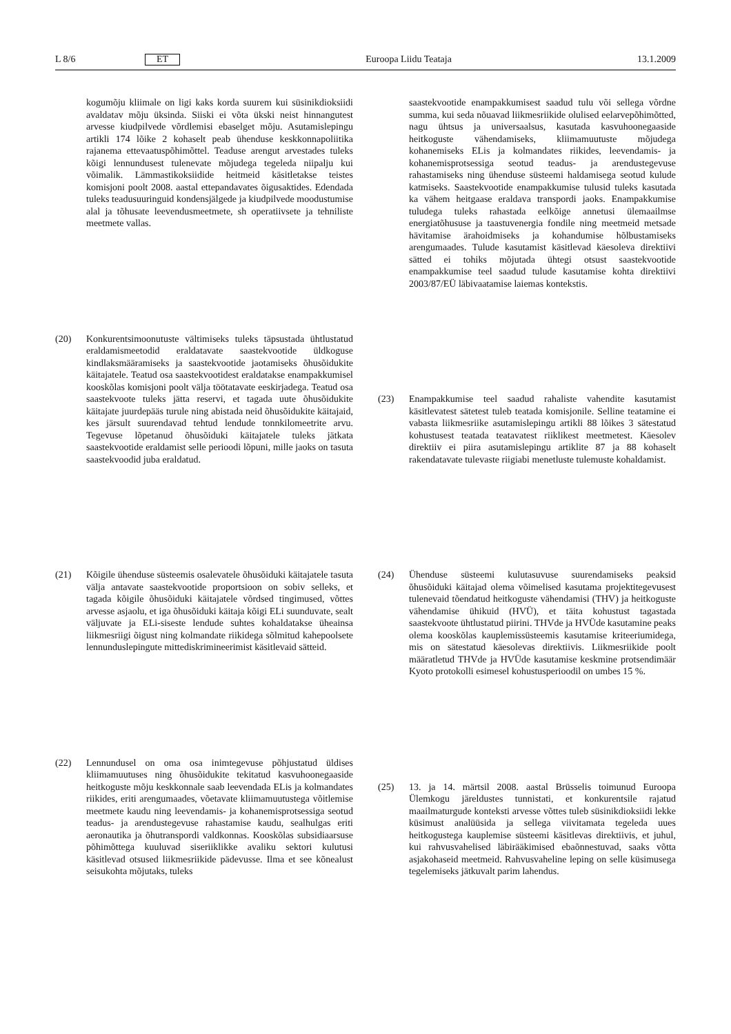L 8/6 ET Euroopa Liidu Teataja 13.1.2009
kogumõju kliimale on ligi kaks korda suurem kui süsinikdioksiidi avaldatav mõju üksinda. Siiski ei võta ükski neist hinnangutest arvesse kiudpilvede võrdlemisi ebaselget mõju. Asutamislepingu artikli 174 lõike 2 kohaselt peab ühenduse keskkonnapoliitika rajanema ettevaatuspõhimõttel. Teaduse arengut arvestades tuleks kõigi lennundusest tulenevate mõjudega tegeleda niipalju kui võimalik. Lämmastikoksiidide heitmeid käsitletakse teistes komisjoni poolt 2008. aastal ettepandavates õigusaktides. Edendada tuleks teadusuuringuid kondensjälgede ja kiudpilvede moodustumise alal ja tõhusate leevendusmeetmete, sh operatiivsete ja tehniliste meetmete vallas.
(20) Konkurentsimoonutuste vältimiseks tuleks täpsustada ühtlustatud eraldamismeetodid eraldatavate saastekvootide üldkoguse kindlaksmääramiseks ja saastekvootide jaotamiseks õhusõidukite käitajatele. Teatud osa saastekvootidest eraldatakse enampakkumisel kooskõlas komisjoni poolt välja töötatavate eeskirjadega. Teatud osa saastekvoote tuleks jätta reservi, et tagada uute õhusõidukite käitajate juurdepääs turule ning abistada neid õhusõidukite käitajaid, kes järsult suurendavad tehtud lendude tonnkilomeetrite arvu. Tegevuse lõpetanud õhusõiduki käitajatele tuleks jätkata saastekvootide eraldamist selle perioodi lõpuni, mille jaoks on tasuta saastekvoodid juba eraldatud.
(21) Kõigile ühenduse süsteemis osalevatele õhusõiduki käitajatele tasuta välja antavate saastekvootide proportsioon on sobiv selleks, et tagada kõigile õhusõiduki käitajatele võrdsed tingimused, võttes arvesse asjaolu, et iga õhusõiduki käitaja kõigi ELi suunduvate, sealt väljuvate ja ELi-siseste lendude suhtes kohaldatakse üheainsa liikmesriigi õigust ning kolmandate riikidega sõlmitud kahepoolsete lennunduslepingute mittediskrimineerimist käsitlevaid sätteid.
(22) Lennundusel on oma osa inimtegevuse põhjustatud üldises kliimamuutuses ning õhusõidukite tekitatud kasvuhoonegaaside heitkoguste mõju keskkonnale saab leevendada ELis ja kolmandates riikides, eriti arengumaades, võetavate kliimamuutustega võitlemise meetmete kaudu ning leevendamis- ja kohanemisprotsessiga seotud teadus- ja arendustegevuse rahastamise kaudu, sealhulgas eriti aeronautika ja õhutranspordi valdkonnas. Kooskõlas subsidiaarsuse põhimõttega kuuluvad siseriiklikke avaliku sektori kulutusi käsitlevad otsused liikmesriikide pädevusse. Ilma et see kõnealust seisukohta mõjutaks, tuleks
saastekvootide enampakkumisest saadud tulu või sellega võrdne summa, kui seda nõuavad liikmesriikide olulised eelarvepõhimõtted, nagu ühtsus ja universaalsus, kasutada kasvuhoonegaaside heitkoguste vähendamiseks, kliimamuutuste mõjudega kohanemiseks ELis ja kolmandates riikides, leevendamis- ja kohanemisprotsessiga seotud teadus- ja arendustegevuse rahastamiseks ning ühenduse süsteemi haldamisega seotud kulude katmiseks. Saastekvootide enampakkumise tulusid tuleks kasutada ka vähem heitgaase eraldava transpordi jaoks. Enampakkumise tuludega tuleks rahastada eelkõige annetusi ülemaailmse energiatõhususe ja taastuvenergia fondile ning meetmeid metsade hävitamise ärahoidmiseks ja kohandumise hõlbustamiseks arengumaades. Tulude kasutamist käsitlevad käesoleva direktiivi sätted ei tohiks mõjutada ühtegi otsust saastekvootide enampakkumise teel saadud tulude kasutamise kohta direktiivi 2003/87/EÜ läbivaatamise laiemas kontekstis.
(23) Enampakkumise teel saadud rahaliste vahendite kasutamist käsitlevatest sätetest tuleb teatada komisjonile. Selline teatamine ei vabasta liikmesriike asutamislepingu artikli 88 lõikes 3 sätestatud kohustusest teatada teatavatest riiklikest meetmetest. Käesolev direktiiv ei piira asutamislepingu artiklite 87 ja 88 kohaselt rakendatavate tulevaste riigiabi menetluste tulemuste kohaldamist.
(24) Ühenduse süsteemi kulutasuvuse suurendamiseks peaksid õhusõiduki käitajad olema võimelised kasutama projektitegevusest tulenevaid tõendatud heitkoguste vähendamisi (THV) ja heitkoguste vähendamise ühikuid (HVÜ), et täita kohustust tagastada saastekvoote ühtlustatud piirini. THVde ja HVÜde kasutamine peaks olema kooskõlas kauplemissüsteemis kasutamise kriteeriumidega, mis on sätestatud käesolevas direktiivis. Liikmesriikide poolt määratletud THVde ja HVÜde kasutamise keskmine protsendimäär Kyoto protokolli esimesel kohustusperioodil on umbes 15 %.
(25) 13. ja 14. märtsil 2008. aastal Brüsselis toimunud Euroopa Ülemkogu järeldustes tunnistati, et konkurentsile rajatud maailmaturgude konteksti arvesse võttes tuleb süsinikdioksiidi lekke küsimust analüüsida ja sellega viivitamata tegeleda uues heitkogustega kauplemise süsteemi käsitlevas direktiivis, et juhul, kui rahvusvahelised läbirääkimised ebaõnnestuvad, saaks võtta asjakohaseid meetmeid. Rahvusvaheline leping on selle küsimusega tegelemiseks jätkuvalt parim lahendus.